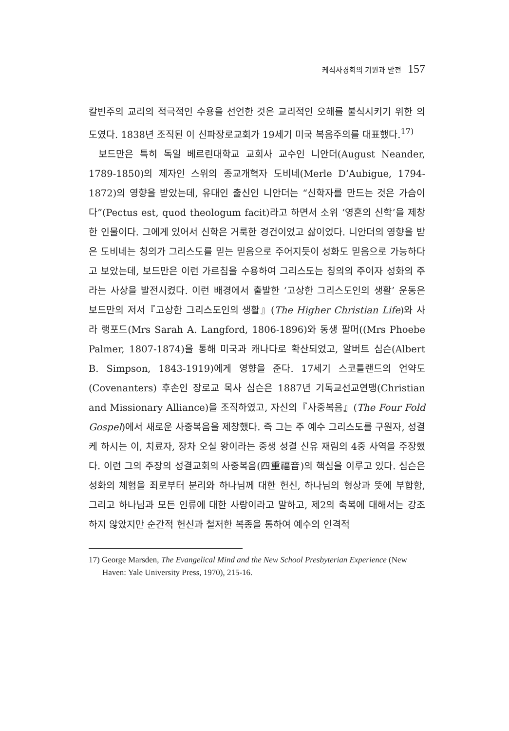케직사경회의 기원과 발전 157
칼빈주의 교리의 적극적인 수용을 선언한 것은 교리적인 오해를 불식시키기 위한 의도였다. 1838년 조직된 이 신파장로교회가 19세기 미국 복음주의를 대표했다.<sup>17)</sup>
보드만은 특히 독일 베르린대학교 교회사 교수인 니안더(August Neander, 1789-1850)의 제자인 스위의 종교개혁자 도비네(Merle D’Aubigue, 1794-1872)의 영향을 받았는데, 유대인 출신인 니안더는 “신학자를 만드는 것은 가슴이다”(Pectus est, quod theologum facit)라고 하면서 소위 ‘영혼의 신학’을 제창한 인물이다. 그에게 있어서 신학은 거룩한 경건이었고 삶이었다. 니안더의 영향을 받은 도비네는 칭의가 그리스도를 믿는 믿음으로 주어지듯이 성화도 믿음으로 가능하다고 보았는데, 보드만은 이런 가르침을 수용하여 그리스도는 칭의의 주이자 성화의 주라는 사상을 발전시켰다. 이런 배경에서 출발한 ‘고상한 그리스도인의 생활’ 운동은 보드만의 저서『고상한 그리스도인의 생활』(The Higher Christian Life)와 사라 랭포드(Mrs Sarah A. Langford, 1806-1896)와 동생 팔머((Mrs Phoebe Palmer, 1807-1874)을 통해 미국과 캐나다로 확산되었고, 알버트 심슨(Albert B. Simpson, 1843-1919)에게 영향을 준다. 17세기 스코틀랜드의 언약도(Covenanters) 후손인 장로교 목사 심슨은 1887년 기독교선교연맹(Christian and Missionary Alliance)을 조직하였고, 자신의『사중복음』(The Four Fold Gospel)에서 새로운 사중복음을 제창했다. 즉 그는 주 예수 그리스도를 구원자, 성결케 하시는 이, 치료자, 장차 오실 왕이라는 중생 성결 신유 재림의 4중 사역을 주장했다. 이런 그의 주장의 성결교회의 사중복음(四重福音)의 핵심을 이루고 있다. 심슨은 성화의 체험을 죄로부터 분리와 하나님께 대한 헌신, 하나님의 형상과 뜻에 부합함, 그리고 하나님과 모든 인류에 대한 사랑이라고 말하고, 제2의 축복에 대해서는 강조하지 않았지만 순간적 헌신과 철저한 복종을 통하여 예수의 인격적
17) George Marsden, The Evangelical Mind and the New School Presbyterian Experience (New Haven: Yale University Press, 1970), 215-16.